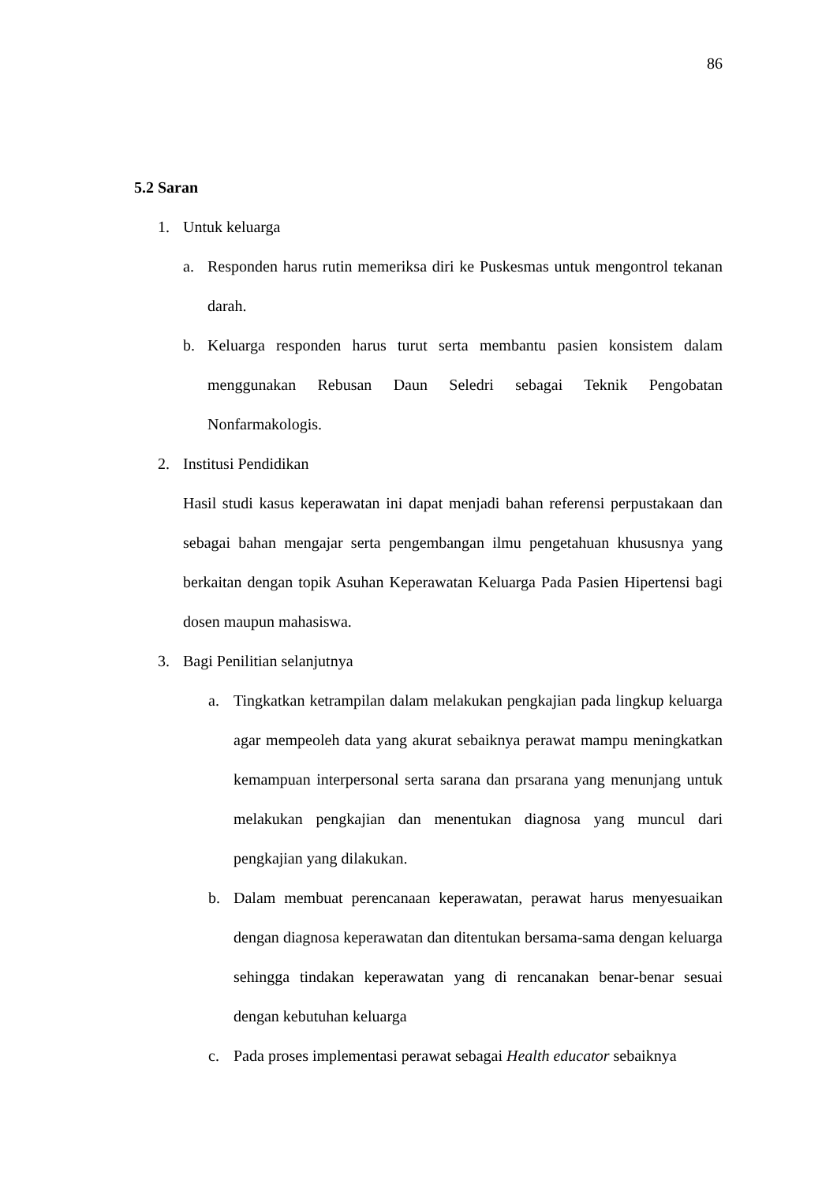86
5.2 Saran
1. Untuk keluarga
a. Responden harus rutin memeriksa diri ke Puskesmas untuk mengontrol tekanan darah.
b. Keluarga responden harus turut serta membantu pasien konsistem dalam menggunakan Rebusan Daun Seledri sebagai Teknik Pengobatan Nonfarmakologis.
2. Institusi Pendidikan
Hasil studi kasus keperawatan ini dapat menjadi bahan referensi perpustakaan dan sebagai bahan mengajar serta pengembangan ilmu pengetahuan khususnya yang berkaitan dengan topik Asuhan Keperawatan Keluarga Pada Pasien Hipertensi bagi dosen maupun mahasiswa.
3. Bagi Penilitian selanjutnya
a. Tingkatkan ketrampilan dalam melakukan pengkajian pada lingkup keluarga agar mempeoleh data yang akurat sebaiknya perawat mampu meningkatkan kemampuan interpersonal serta sarana dan prsarana yang menunjang untuk melakukan pengkajian dan menentukan diagnosa yang muncul dari pengkajian yang dilakukan.
b. Dalam membuat perencanaan keperawatan, perawat harus menyesuaikan dengan diagnosa keperawatan dan ditentukan bersama-sama dengan keluarga sehingga tindakan keperawatan yang di rencanakan benar-benar sesuai dengan kebutuhan keluarga
c. Pada proses implementasi perawat sebagai Health educator sebaiknya